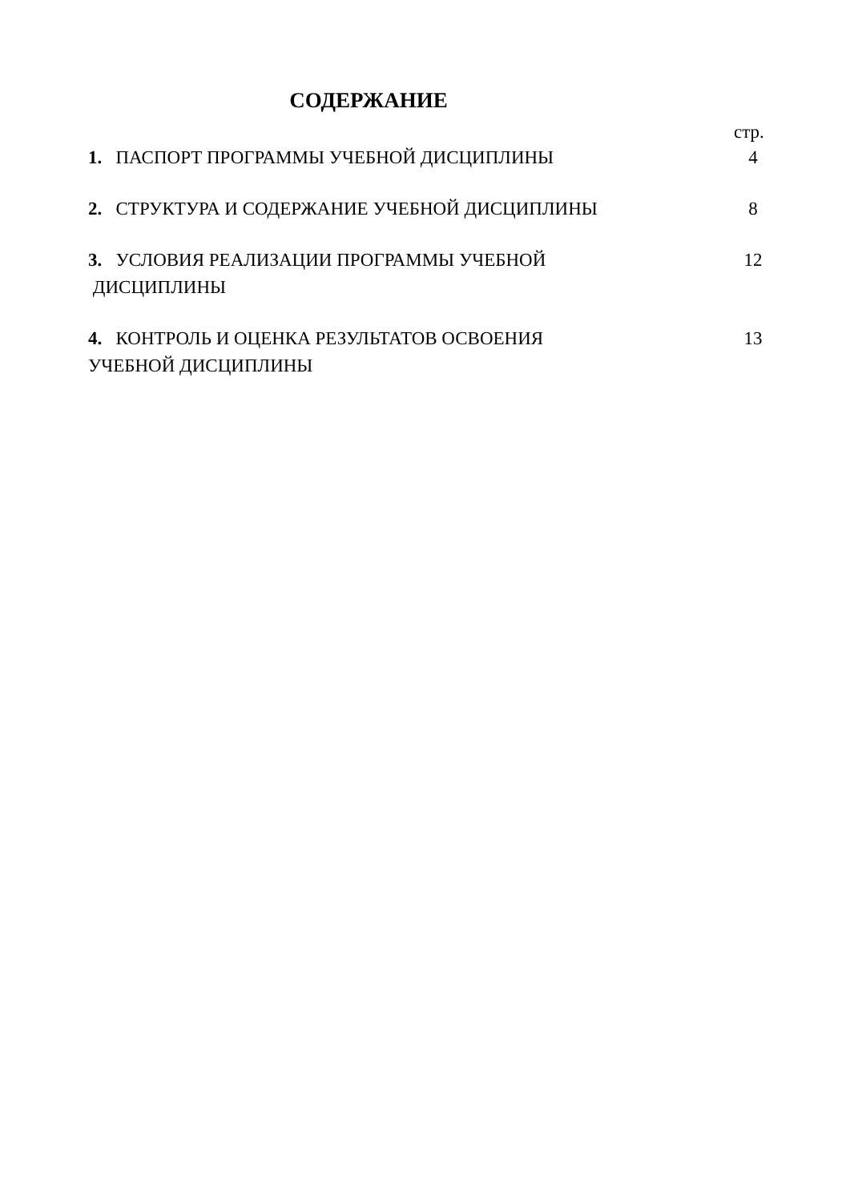СОДЕРЖАНИЕ
стр.
| 1. ПАСПОРТ ПРОГРАММЫ УЧЕБНОЙ ДИСЦИПЛИНЫ | 4 |
| 2. СТРУКТУРА И СОДЕРЖАНИЕ УЧЕБНОЙ ДИСЦИПЛИНЫ | 8 |
| 3. УСЛОВИЯ РЕАЛИЗАЦИИ ПРОГРАММЫ УЧЕБНОЙ ДИСЦИПЛИНЫ | 12 |
| 4. КОНТРОЛЬ И ОЦЕНКА РЕЗУЛЬТАТОВ ОСВОЕНИЯ УЧЕБНОЙ ДИСЦИПЛИНЫ | 13 |